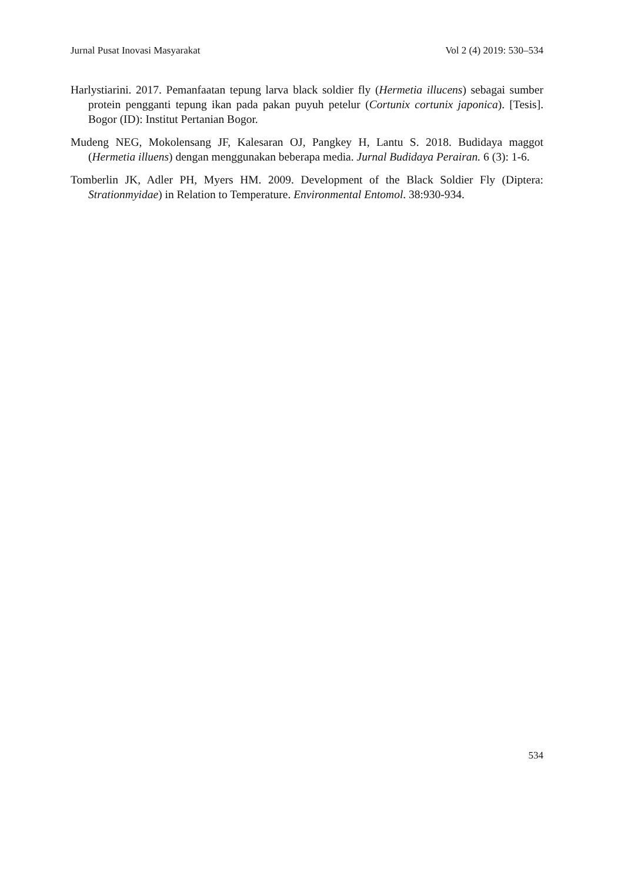Jurnal Pusat Inovasi Masyarakat Vol 2 (4) 2019: 530–534
Harlystiarini. 2017. Pemanfaatan tepung larva black soldier fly (Hermetia illucens) sebagai sumber protein pengganti tepung ikan pada pakan puyuh petelur (Cortunix cortunix japonica). [Tesis]. Bogor (ID): Institut Pertanian Bogor.
Mudeng NEG, Mokolensang JF, Kalesaran OJ, Pangkey H, Lantu S. 2018. Budidaya maggot (Hermetia illuens) dengan menggunakan beberapa media. Jurnal Budidaya Perairan. 6 (3): 1-6.
Tomberlin JK, Adler PH, Myers HM. 2009. Development of the Black Soldier Fly (Diptera: Strationmyidae) in Relation to Temperature. Environmental Entomol. 38:930-934.
534